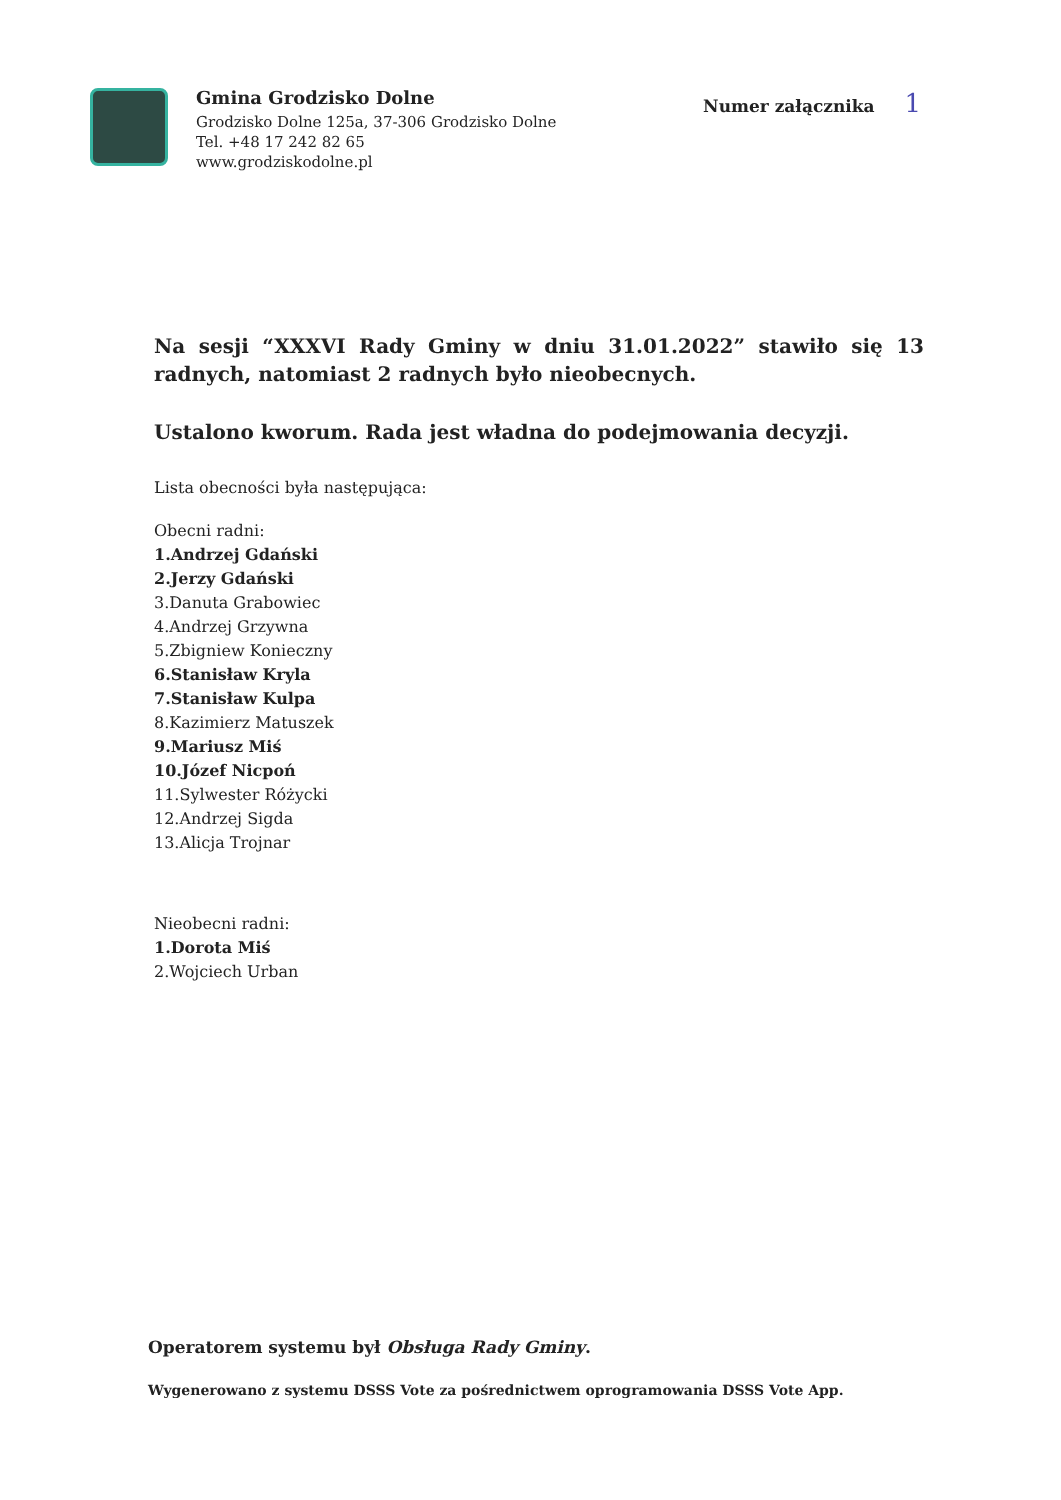Gmina Grodzisko Dolne
Grodzisko Dolne 125a, 37-306 Grodzisko Dolne
Tel. +48 17 242 82 65
www.grodziskodolne.pl
Numer załącznika 1
Na sesji “XXXVI Rady Gminy w dniu 31.01.2022” stawiło się 13 radnych, natomiast 2 radnych było nieobecnych.
Ustalono kworum. Rada jest władna do podejmowania decyzji.
Lista obecności była następująca:
Obecni radni:
1.Andrzej Gdański
2.Jerzy Gdański
3.Danuta Grabowiec
4.Andrzej Grzywna
5.Zbigniew Konieczny
6.Stanisław Kryla
7.Stanisław Kulpa
8.Kazimierz Matuszek
9.Mariusz Miś
10.Józef Nicpoń
11.Sylwester Różycki
12.Andrzej Sigda
13.Alicja Trojnar
Nieobecni radni:
1.Dorota Miś
2.Wojciech Urban
Operatorem systemu był Obsługa Rady Gminy.
Wygenerowano z systemu DSSS Vote za pośrednictwem oprogramowania DSSS Vote App.